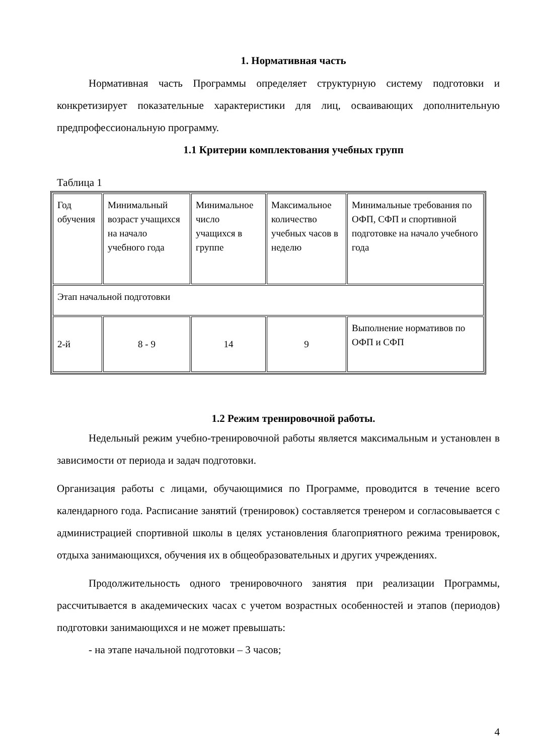1. Нормативная часть
Нормативная часть Программы определяет структурную систему подготовки и конкретизирует показательные характеристики для лиц, осваивающих дополнительную предпрофессиональную программу.
1.1 Критерии комплектования учебных групп
Таблица 1
| Год обучения | Минимальный возраст учащихся на начало учебного года | Минимальное число учащихся в группе | Максимальное количество учебных часов в неделю | Минимальные требования по ОФП, СФП и спортивной подготовке на начало учебного года |
| Этап начальной подготовки | | | | |
| 2-й | 8 - 9 | 14 | 9 | Выполнение нормативов по ОФП и СФП |
1.2 Режим тренировочной работы.
Недельный режим учебно-тренировочной работы является максимальным и установлен в зависимости от периода и задач подготовки.
Организация работы с лицами, обучающимися по Программе, проводится в течение всего календарного года. Расписание занятий (тренировок) составляется тренером и согласовывается с администрацией спортивной школы в целях установления благоприятного режима тренировок, отдыха занимающихся, обучения их в общеобразовательных и других учреждениях.
Продолжительность одного тренировочного занятия при реализации Программы, рассчитывается в академических часах с учетом возрастных особенностей и этапов (периодов) подготовки занимающихся и не может превышать:
- на этапе начальной подготовки – 3 часов;
4